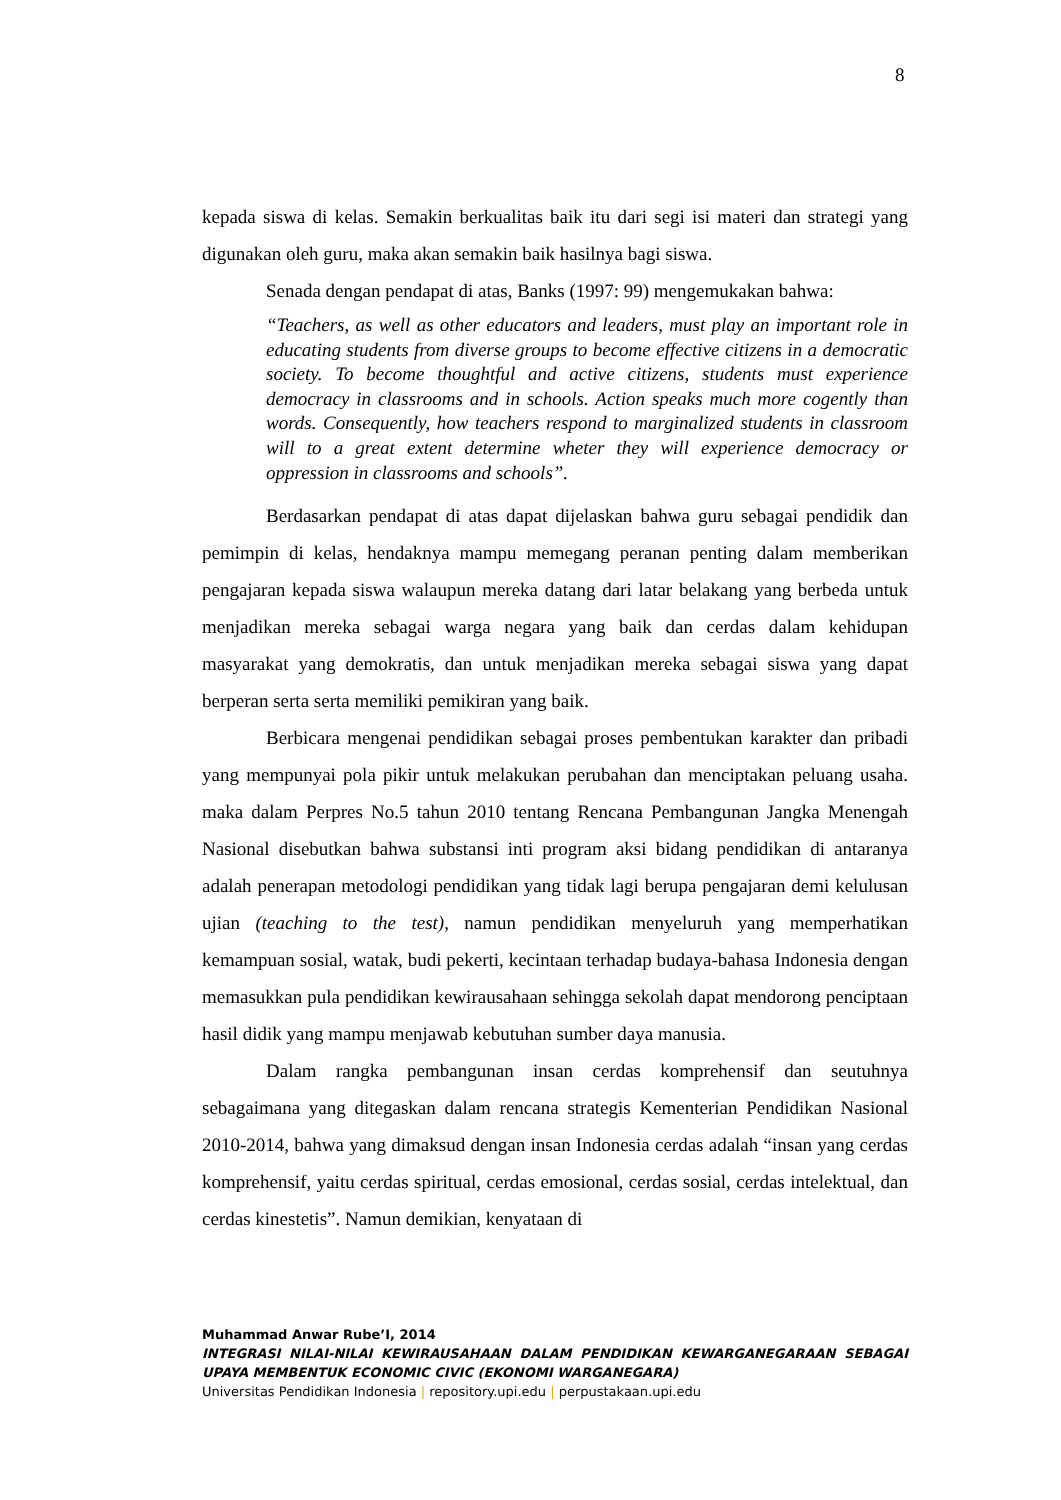8
kepada siswa di kelas. Semakin berkualitas baik itu dari segi isi materi dan strategi yang digunakan oleh guru, maka akan semakin baik hasilnya bagi siswa.
Senada dengan pendapat di atas, Banks (1997: 99) mengemukakan bahwa:
“Teachers, as well as other educators and leaders, must play an important role in educating students from diverse groups to become effective citizens in a democratic society. To become thoughtful and active citizens, students must experience democracy in classrooms and in schools. Action speaks much more cogently than words. Consequently, how teachers respond to marginalized students in classroom will to a great extent determine wheter they will experience democracy or oppression in classrooms and schools”.
Berdasarkan pendapat di atas dapat dijelaskan bahwa guru sebagai pendidik dan pemimpin di kelas, hendaknya mampu memegang peranan penting dalam memberikan pengajaran kepada siswa walaupun mereka datang dari latar belakang yang berbeda untuk menjadikan mereka sebagai warga negara yang baik dan cerdas dalam kehidupan masyarakat yang demokratis, dan untuk menjadikan mereka sebagai siswa yang dapat berperan serta serta memiliki pemikiran yang baik.
Berbicara mengenai pendidikan sebagai proses pembentukan karakter dan pribadi yang mempunyai pola pikir untuk melakukan perubahan dan menciptakan peluang usaha. maka dalam Perpres No.5 tahun 2010 tentang Rencana Pembangunan Jangka Menengah Nasional disebutkan bahwa substansi inti program aksi bidang pendidikan di antaranya adalah penerapan metodologi pendidikan yang tidak lagi berupa pengajaran demi kelulusan ujian (teaching to the test), namun pendidikan menyeluruh yang memperhatikan kemampuan sosial, watak, budi pekerti, kecintaan terhadap budaya-bahasa Indonesia dengan memasukkan pula pendidikan kewirausahaan sehingga sekolah dapat mendorong penciptaan hasil didik yang mampu menjawab kebutuhan sumber daya manusia.
Dalam rangka pembangunan insan cerdas komprehensif dan seutuhnya sebagaimana yang ditegaskan dalam rencana strategis Kementerian Pendidikan Nasional 2010-2014, bahwa yang dimaksud dengan insan Indonesia cerdas adalah “insan yang cerdas komprehensif, yaitu cerdas spiritual, cerdas emosional, cerdas sosial, cerdas intelektual, dan cerdas kinestetis”. Namun demikian, kenyataan di
Muhammad Anwar Rube’I, 2014
INTEGRASI NILAI-NILAI KEWIRAUSAHAAN DALAM PENDIDIKAN KEWARGANEGARAAN SEBAGAI UPAYA MEMBENTUK ECONOMIC CIVIC (EKONOMI WARGANEGARA)
Universitas Pendidikan Indonesia | repository.upi.edu | perpustakaan.upi.edu